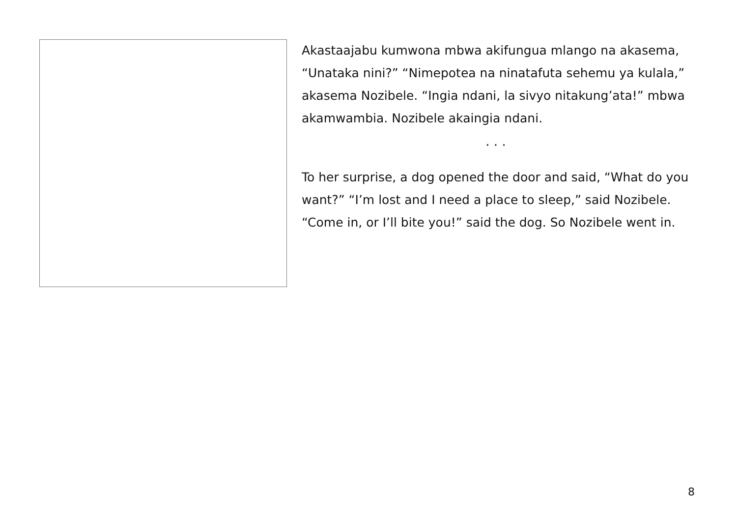Akastaajabu kumwona mbwa akifungua mlango na akasema, “Unataka nini?” “Nimepotea na ninatafuta sehemu ya kulala,” akasema Nozibele. “Ingia ndani, la sivyo nitakung’ata!” mbwa akamwambia. Nozibele akaingia ndani.
· · ·
To her surprise, a dog opened the door and said, “What do you want?” “I’m lost and I need a place to sleep,” said Nozibele. “Come in, or I’ll bite you!” said the dog. So Nozibele went in.
8